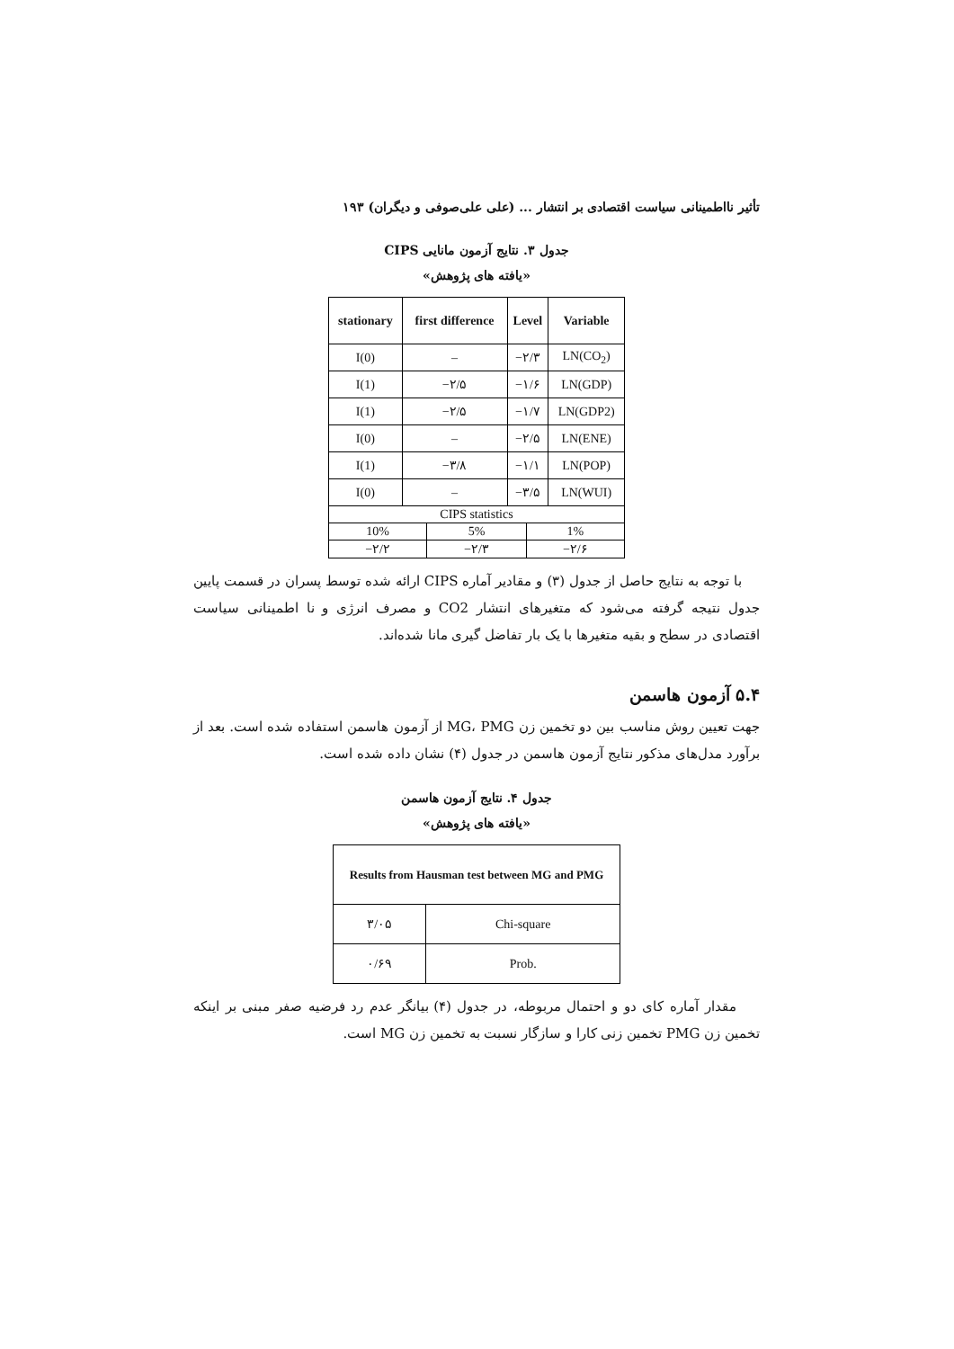تأثير نااطمينانی سياست اقتصادی بر انتشار ... (علی علی‌صوفی و ديگران) ۱۹۳
جدول ۳. نتايج آزمون مانايی CIPS
«يافته های پژوهش»
| stationary | first difference | Level | Variable |
| --- | --- | --- | --- |
| I(0) | – | −۲/۳ | LN(CO<sub>2</sub>) |
| I(1) | −۲/۵ | −۱/۶ | LN(GDP) |
| I(1) | −۲/۵ | −۱/۷ | LN(GDP2) |
| I(0) | – | −۲/۵ | LN(ENE) |
| I(1) | −۳/۸ | −۱/۱ | LN(POP) |
| I(0) | – | −۳/۵ | LN(WUI) |
| CIPS statistics | | | |
| / 10% / 5% / 1% / / −۲/۲ / −۲/۳ / −۲/۶ / | | | |
با توجه به نتايج حاصل از جدول (۳) و مقادير آماره CIPS ارائه شده توسط پسران در قسمت پايين جدول نتيجه گرفته می‌شود كه متغيرهای انتشار CO2 و مصرف انرژی و نا اطمينانی سياست اقتصادی در سطح و بقيه متغيرها با يک بار تفاضل گيری مانا شده‌اند.
۵.۴ آزمون هاسمن
جهت تعيين روش مناسب بين دو تخمين زن MG، PMG از آزمون هاسمن استفاده شده است. بعد از برآورد مدل‌های مذكور نتايج آزمون هاسمن در جدول (۴) نشان داده شده است.
جدول ۴. نتايج آزمون هاسمن
«يافته های پژوهش»
| Results from Hausman test between MG and PMG | |
| --- | --- |
| ۳/۰۵ | Chi-square |
| ۰/۶۹ | Prob. |
مقدار آماره كای دو و احتمال مربوطه، در جدول (۴) بيانگر عدم رد فرضيه صفر مبنی بر اينكه تخمين زن PMG تخمين زنی كارا و سازگار نسبت به تخمين زن MG است.